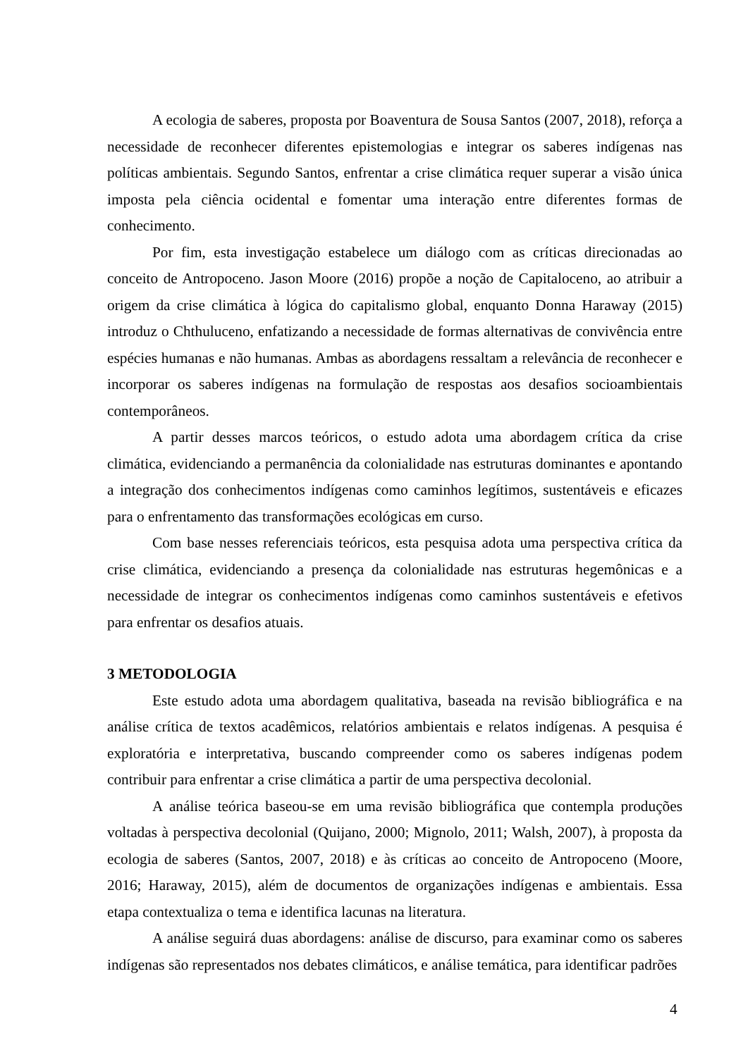A ecologia de saberes, proposta por Boaventura de Sousa Santos (2007, 2018), reforça a necessidade de reconhecer diferentes epistemologias e integrar os saberes indígenas nas políticas ambientais. Segundo Santos, enfrentar a crise climática requer superar a visão única imposta pela ciência ocidental e fomentar uma interação entre diferentes formas de conhecimento.
Por fim, esta investigação estabelece um diálogo com as críticas direcionadas ao conceito de Antropoceno. Jason Moore (2016) propõe a noção de Capitaloceno, ao atribuir a origem da crise climática à lógica do capitalismo global, enquanto Donna Haraway (2015) introduz o Chthuluceno, enfatizando a necessidade de formas alternativas de convivência entre espécies humanas e não humanas. Ambas as abordagens ressaltam a relevância de reconhecer e incorporar os saberes indígenas na formulação de respostas aos desafios socioambientais contemporâneos.
A partir desses marcos teóricos, o estudo adota uma abordagem crítica da crise climática, evidenciando a permanência da colonialidade nas estruturas dominantes e apontando a integração dos conhecimentos indígenas como caminhos legítimos, sustentáveis e eficazes para o enfrentamento das transformações ecológicas em curso.
Com base nesses referenciais teóricos, esta pesquisa adota uma perspectiva crítica da crise climática, evidenciando a presença da colonialidade nas estruturas hegemônicas e a necessidade de integrar os conhecimentos indígenas como caminhos sustentáveis e efetivos para enfrentar os desafios atuais.
3 METODOLOGIA
Este estudo adota uma abordagem qualitativa, baseada na revisão bibliográfica e na análise crítica de textos acadêmicos, relatórios ambientais e relatos indígenas. A pesquisa é exploratória e interpretativa, buscando compreender como os saberes indígenas podem contribuir para enfrentar a crise climática a partir de uma perspectiva decolonial.
A análise teórica baseou-se em uma revisão bibliográfica que contempla produções voltadas à perspectiva decolonial (Quijano, 2000; Mignolo, 2011; Walsh, 2007), à proposta da ecologia de saberes (Santos, 2007, 2018) e às críticas ao conceito de Antropoceno (Moore, 2016; Haraway, 2015), além de documentos de organizações indígenas e ambientais. Essa etapa contextualiza o tema e identifica lacunas na literatura.
A análise seguirá duas abordagens: análise de discurso, para examinar como os saberes indígenas são representados nos debates climáticos, e análise temática, para identificar padrões
4